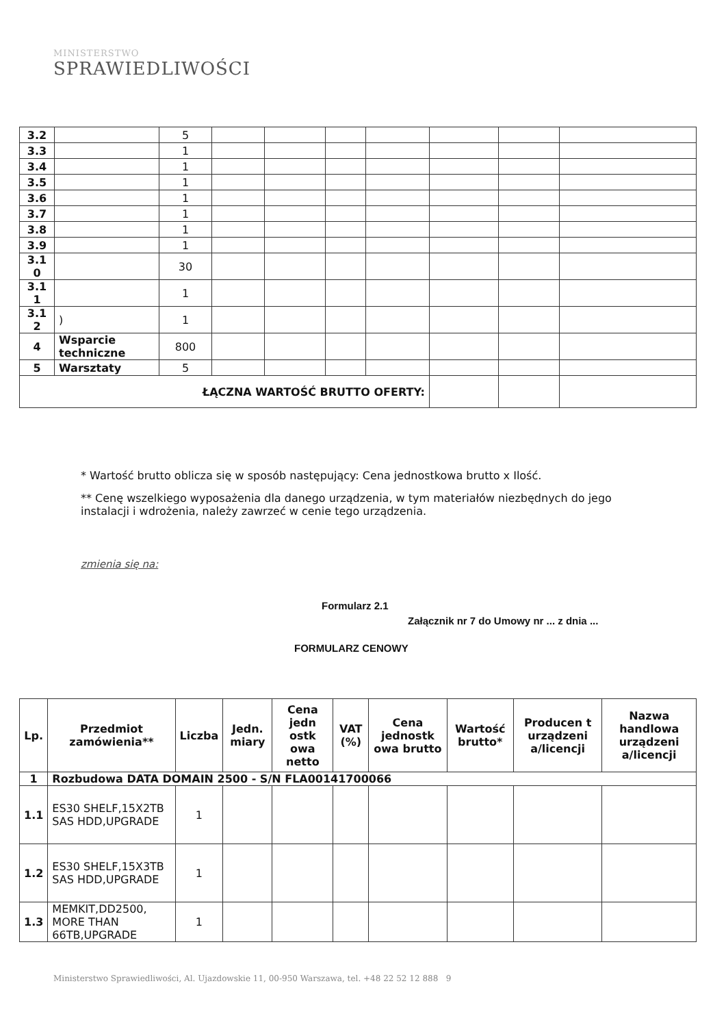MINISTERSTWO
SPRAWIEDLIWOŚCI
| 3.2 | | 5 | | | | | | | |
| 3.3 | | 1 | | | | | | | |
| 3.4 | | 1 | | | | | | | |
| 3.5 | | 1 | | | | | | | |
| 3.6 | | 1 | | | | | | | |
| 3.7 | | 1 | | | | | | | |
| 3.8 | | 1 | | | | | | | |
| 3.9 | | 1 | | | | | | | |
| 3.1 0 | | 30 | | | | | | | |
| 3.1 1 | | 1 | | | | | | | |
| 3.1 2 | ) | 1 | | | | | | | |
| 4 | Wsparcie techniczne | 800 | | | | | | | |
| 5 | Warsztaty | 5 | | | | | | | |
| ŁĄCZNA WARTOŚĆ BRUTTO OFERTY: | | | | | | | | | |
* Wartość brutto oblicza się w sposób następujący: Cena jednostkowa brutto x Ilość.
** Cenę wszelkiego wyposażenia dla danego urządzenia, w tym materiałów niezbędnych do jego instalacji i wdrożenia, należy zawrzeć w cenie tego urządzenia.
zmienia się na:
Formularz 2.1
Załącznik nr 7 do Umowy nr ... z dnia ...
FORMULARZ CENOWY
| Lp. | Przedmiot zamówienia** | Liczba | Jedn. miary | Cena jedn ostk owa netto | VAT (%) | Cena jednostk owa brutto | Wartość brutto* | Producen t urządzeni a/licencji | Nazwa handlowa urządzeni a/licencji |
| --- | --- | --- | --- | --- | --- | --- | --- | --- | --- |
| 1 | Rozbudowa DATA DOMAIN 2500 - S/N FLA00141700066 | | | | | | | | |
| 1.1 | ES30 SHELF,15X2TB SAS HDD,UPGRADE | 1 | | | | | | | |
| 1.2 | ES30 SHELF,15X3TB SAS HDD,UPGRADE | 1 | | | | | | | |
| 1.3 | MEMKIT,DD2500, MORE THAN 66TB,UPGRADE | 1 | | | | | | | |
Ministerstwo Sprawiedliwości, Al. Ujazdowskie 11, 00-950 Warszawa, tel. +48 22 52 12 888 9